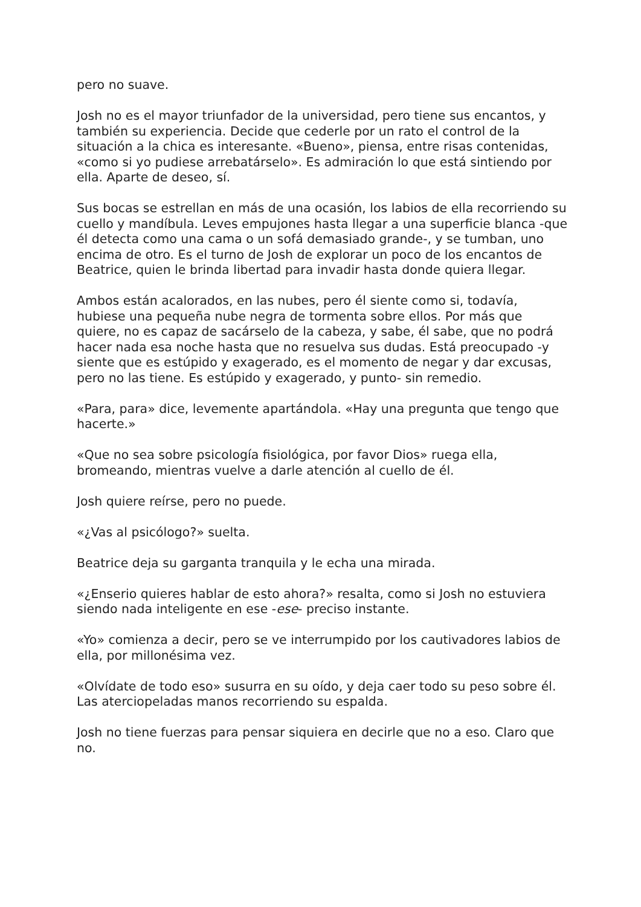pero no suave.
Josh no es el mayor triunfador de la universidad, pero tiene sus encantos, y también su experiencia. Decide que cederle por un rato el control de la situación a la chica es interesante. «Bueno», piensa, entre risas contenidas, «como si yo pudiese arrebatárselo». Es admiración lo que está sintiendo por ella. Aparte de deseo, sí.
Sus bocas se estrellan en más de una ocasión, los labios de ella recorriendo su cuello y mandíbula. Leves empujones hasta llegar a una superficie blanca -que él detecta como una cama o un sofá demasiado grande-, y se tumban, uno encima de otro. Es el turno de Josh de explorar un poco de los encantos de Beatrice, quien le brinda libertad para invadir hasta donde quiera llegar.
Ambos están acalorados, en las nubes, pero él siente como si, todavía, hubiese una pequeña nube negra de tormenta sobre ellos. Por más que quiere, no es capaz de sacárselo de la cabeza, y sabe, él sabe, que no podrá hacer nada esa noche hasta que no resuelva sus dudas. Está preocupado -y siente que es estúpido y exagerado, es el momento de negar y dar excusas, pero no las tiene. Es estúpido y exagerado, y punto- sin remedio.
«Para, para» dice, levemente apartándola. «Hay una pregunta que tengo que hacerte.»
«Que no sea sobre psicología fisiológica, por favor Dios» ruega ella, bromeando, mientras vuelve a darle atención al cuello de él.
Josh quiere reírse, pero no puede.
«¿Vas al psicólogo?» suelta.
Beatrice deja su garganta tranquila y le echa una mirada.
«¿Enserio quieres hablar de esto ahora?» resalta, como si Josh no estuviera siendo nada inteligente en ese -ese- preciso instante.
«Yo» comienza a decir, pero se ve interrumpido por los cautivadores labios de ella, por millonésima vez.
«Olvídate de todo eso» susurra en su oído, y deja caer todo su peso sobre él. Las aterciopeladas manos recorriendo su espalda.
Josh no tiene fuerzas para pensar siquiera en decirle que no a eso. Claro que no.